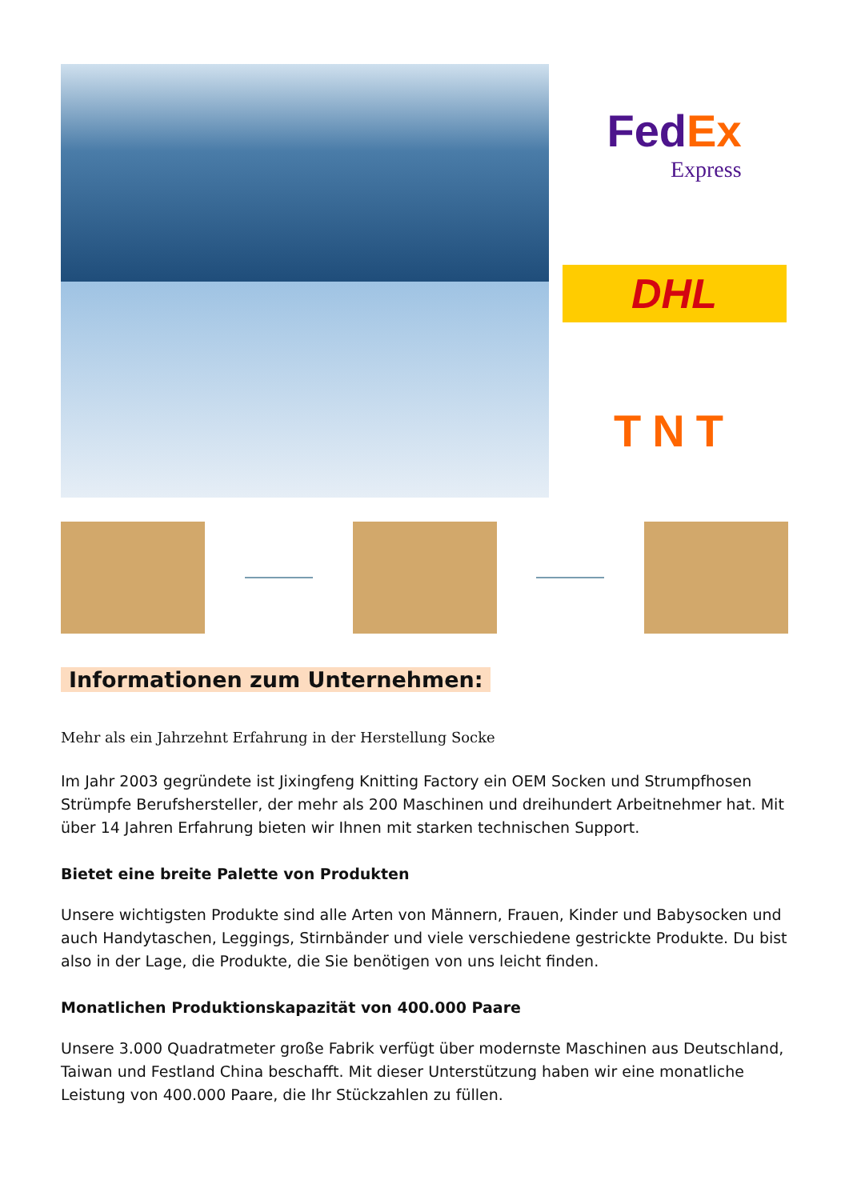FedEx
Express
DHL
TNT
Informationen zum Unternehmen:
Mehr als ein Jahrzehnt Erfahrung in der Herstellung Socke
Im Jahr 2003 gegründete ist Jixingfeng Knitting Factory ein OEM Socken und Strumpfhosen Strümpfe Berufshersteller, der mehr als 200 Maschinen und dreihundert Arbeitnehmer hat. Mit über 14 Jahren Erfahrung bieten wir Ihnen mit starken technischen Support.
Bietet eine breite Palette von Produkten
Unsere wichtigsten Produkte sind alle Arten von Männern, Frauen, Kinder und Babysocken und auch Handytaschen, Leggings, Stirnbänder und viele verschiedene gestrickte Produkte. Du bist also in der Lage, die Produkte, die Sie benötigen von uns leicht finden.
Monatlichen Produktionskapazität von 400.000 Paare
Unsere 3.000 Quadratmeter große Fabrik verfügt über modernste Maschinen aus Deutschland, Taiwan und Festland China beschafft. Mit dieser Unterstützung haben wir eine monatliche Leistung von 400.000 Paare, die Ihr Stückzahlen zu füllen.